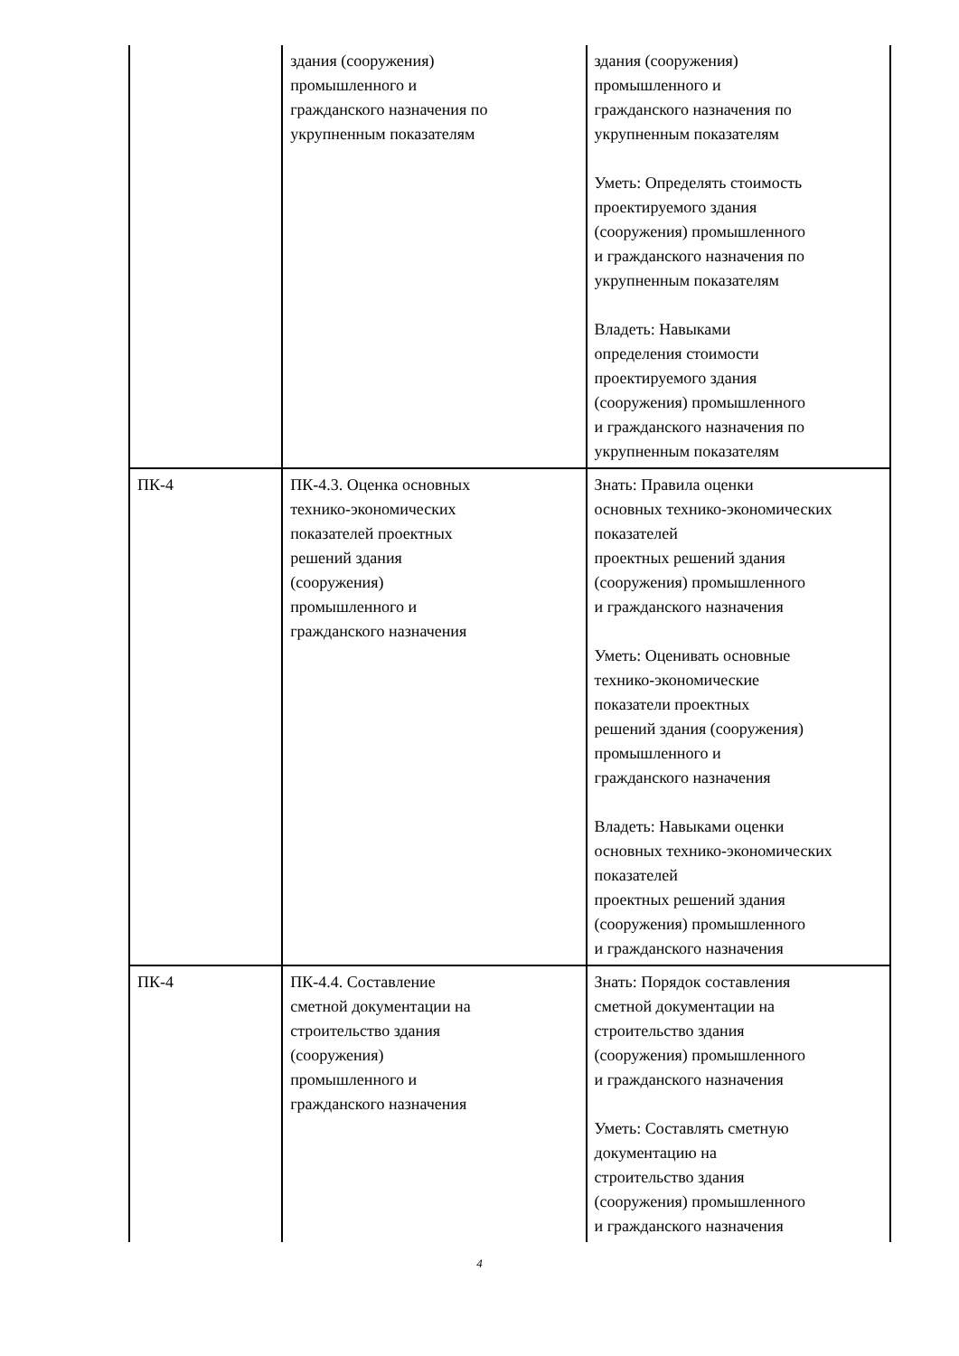| | здания (сооружения) промышленного и гражданского назначения по укрупненным показателям | здания (сооружения) промышленного и гражданского назначения по укрупненным показателям Уметь: Определять стоимость проектируемого здания (сооружения) промышленного и гражданского назначения по укрупненным показателям Владеть: Навыками определения стоимости проектируемого здания (сооружения) промышленного и гражданского назначения по укрупненным показателям |
| ПК-4 | ПК-4.3. Оценка основных технико-экономических показателей проектных решений здания (сооружения) промышленного и гражданского назначения | Знать: Правила оценки основных технико-экономических показателей проектных решений здания (сооружения) промышленного и гражданского назначения Уметь: Оценивать основные технико-экономические показатели проектных решений здания (сооружения) промышленного и гражданского назначения Владеть: Навыками оценки основных технико-экономических показателей проектных решений здания (сооружения) промышленного и гражданского назначения |
| ПК-4 | ПК-4.4. Составление сметной документации на строительство здания (сооружения) промышленного и гражданского назначения | Знать: Порядок составления сметной документации на строительство здания (сооружения) промышленного и гражданского назначения Уметь: Составлять сметную документацию на строительство здания (сооружения) промышленного и гражданского назначения |
4